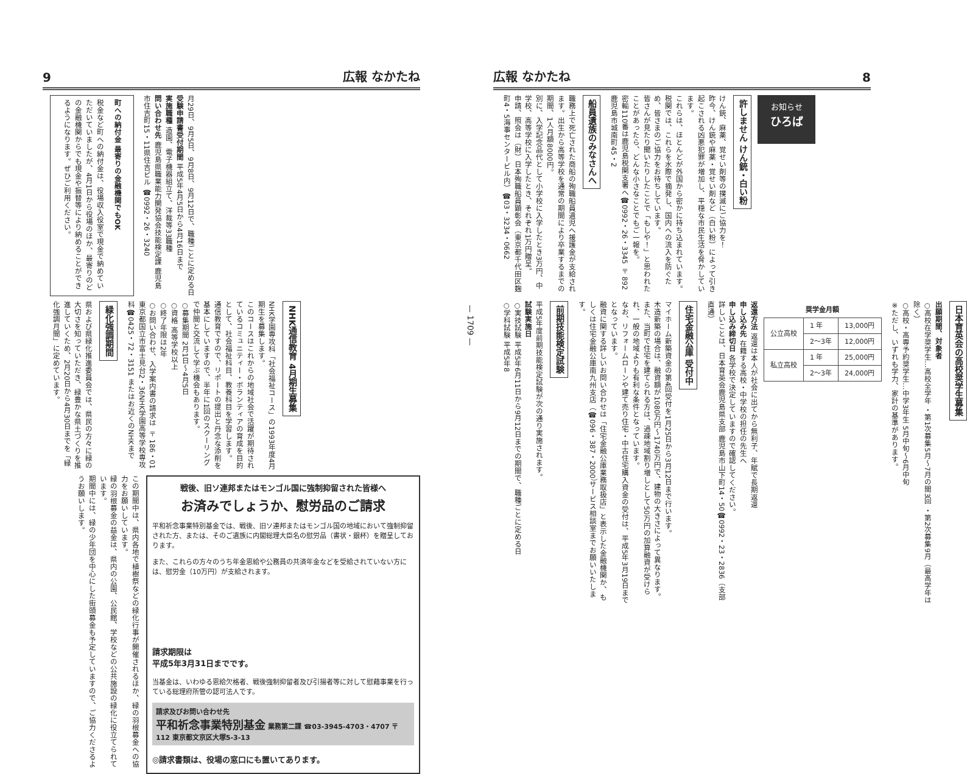広報 なかたね 8
お知らせ
ひろば
許しません けん銃・白い粉
けん銃、麻薬、覚せい剤等の撲滅にご協力を！
昨今、けん銃や麻薬・覚せい剤など（白い粉）によって引き起こされる凶悪犯罪が増加し、平穏な市民生活を脅かしています。
これらは、ほとんどが外国から密かに持ち込まれています。税関では、これらを水際で摘発し、国内への流入を防ぐため、皆さまのご協力をお待ちしています。
皆さんが見たり聞いたりしたことで「もしや！」と思われたことがあったら、どんな小さなことでもご一報を。
密輸110番は鹿児島税関支署へ☎0992・26・3345 〒892鹿児島市城南町45・2
船員遺族のみなさんへ
職務上で死亡された商船の殉職船員遺児へ援護金が支給されます。出生から高等学校を通常の期間により卒業するまでの期間、1人月額8000円。
別に、入学記念品代として小学校に入学したとき3万円、中学校、高等学校に入学したとき、それぞれ1万円贈呈。
申請、照会は（財）日本殉職船員顕彰会（東京都千代田区麹町4・5海事センタービル内）☎03・3234・0662
日本育英会の高校奨学生募集
出願期間、対象者
○高校在学奨学生…高校全学年 ・第1次募集5月～7月の間3回 ・第2次募集9月（最高学年は除く）
○高校・高専予約奨学生…中学3年生 5月中旬～6月中旬
※ただし、いずれも学力、家計の基準があります。
奨学金月額
| 公立高校 | 1 年 | 13,000円 |
| | 2～3年 | 12,000円 |
| 私立高校 | 1 年 | 25,000円 |
| | 2～3年 | 24,000円 |
返還方法 返還は本人が社会に出てから無利子、年賦で長期返還
申し込み先 在籍する高校・中学校の担任の先生へ
申し込み締切日 各学校で決定していますので確認してください。
詳しいことは、日本育英会鹿児島県支部 鹿児島市山下町14・50☎0992・23・2836（支部直通）
住宅金融公庫 受付中
マイホーム新築資金の第4回受付を1月25日から3月12日まで行います。
木造新築の場合は、融資額が1080万円～1740万円で、建物の大きさによって異なります。
また、当町で住宅を建てられる方は、過疎地域割り増しとして50万円の加算融資が受けられ、一般の地域よりも有利な条件となっています。
なお、リフォームローンや建て売り住宅・中古住宅購入資金の受付は、平成5年3月19日までとなっています。
融資に関する詳しいお問い合わせは「住宅金融公庫業務取扱店」と表示した金融機関か、もしくは住宅金融公庫南九州支店（☎096・387・2000）サービス相談室までお願いいたします。
前期技能検定試験
平成5年度前期技能検定試験が次の通り実施されます。
試験実施日
○実技試験 平成5年6月11日から9月12日までの期間で、職種ごとに定める日
○学科試験 平成5年8
9 広報 なかたね
月29日、9月5日、9月8日、9月12日で、職種ごとに定める日
受験申請書受付期間 平成5年4月5日から4月16日まで
実施職種 造園、電子機器組立て、洋裁等33職種
問い合わせ先 鹿児島県職業能力開発協会技能検定課 鹿児島市住吉町15・11県住吉ビル ☎0992・26・3240
町への納付金 最寄りの金融機関でもOK
税金など町への納付金は、役場収入役室で現金で納めていただいていましたが、4月1日から役場のほか、最寄りのどの金融機関からでも現金や振替等により納めることができるようになります。ぜひご利用ください。
NHK通信教育 4月期生募集
NHK学園専攻科「社会福祉コース」の1993年度4月期生を募集します。
このコースはこれからの地域社会で活躍が期待されているコミュニティー・ボランティアの育成を目的として、社会福祉科目、教養科目を学習します。
通信教育ですので、リポートの提出と丹念な添削を基本にしていますので、半年に1回のスクーリングで仲間と交流して学ぶ機会もあります。
○募集期間 2月1日～4月5日
○資格 高等学校以上
○終了年限は2年
○お問い合わせ、入学案内書の請求は 〒186・01東京都国立市富士見台2・36NHK学園高等学校専攻科☎0425・72・3151 またはお近くのNHKまで
緑化強調期間
県および県緑化推進委員会では、県民の方々に緑の大切さを知っていただき、緑豊かな県土づくりを推進していくため、2月20日から4月30日までを「緑化強調月間」に定めています。
戦後、旧ソ連邦またはモンゴル国に強制抑留された皆様へ
お済みでしょうか、慰労品のご請求
平和祈念事業特別基金では、戦後、旧ソ連邦またはモンゴル国の地域において強制抑留された方、または、そのご遺族に内閣総理大臣名の慰労品（書状・銀杯）を贈呈しております。
また、これらの方々のうち年金恩給や公務員の共済年金などを受給されていない方には、慰労金（10万円）が支給されます。
請求期限は
平成5年3月31日までです。
当基金は、いわゆる恩給欠格者、戦後強制抑留者及び引揚者等に対して慰藉事業を行っている総理府所管の認可法人です。
請求及びお問い合わせ先
平和祈念事業特別基金 業務第二課 ☎03-3945-4703・4707 〒112 東京都文京区大塚5-3-13
◎請求書類は、役場の窓口にも置いてあります。
この期間中は、県内各地で植樹祭などの緑化行事が開催されるほか、緑の羽根募金への協力をお願いしています。
緑の羽根募金の益金は、県内の公園、公民館、学校などの公共施設の緑化に役立てられています。
期間中には、緑の少年団を中心にした街頭募金も予定していますので、ご協力くださるようお願いします。
— 1709 —